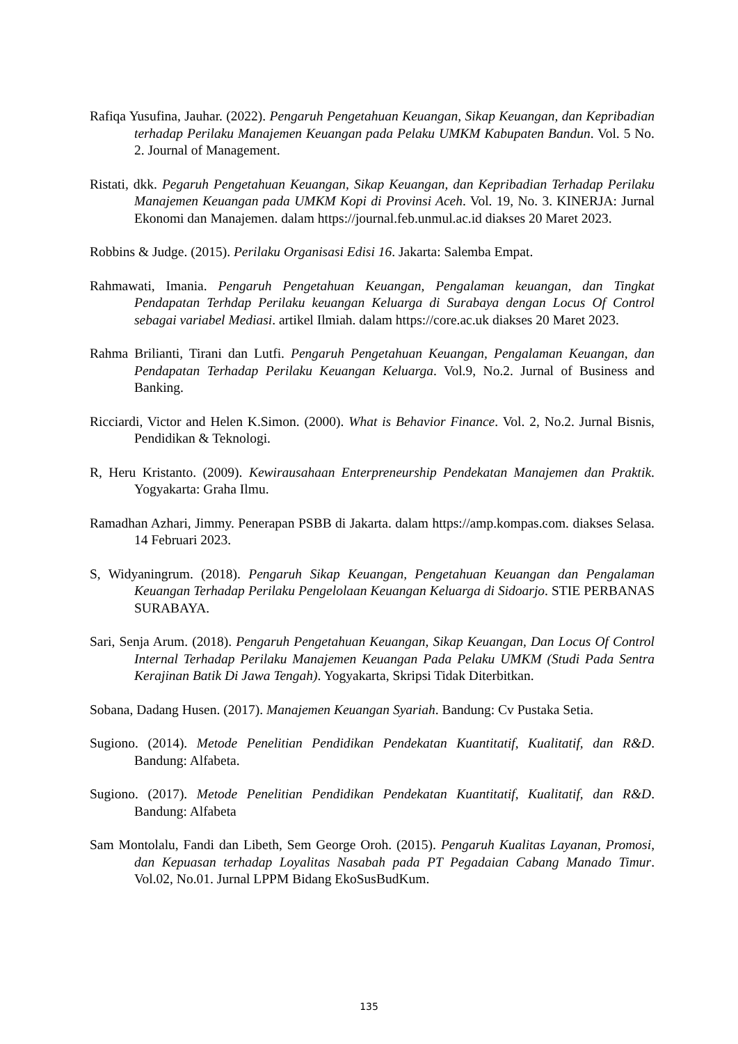Rafiqa Yusufina, Jauhar. (2022). Pengaruh Pengetahuan Keuangan, Sikap Keuangan, dan Kepribadian terhadap Perilaku Manajemen Keuangan pada Pelaku UMKM Kabupaten Bandun. Vol. 5 No. 2. Journal of Management.
Ristati, dkk. Pegaruh Pengetahuan Keuangan, Sikap Keuangan, dan Kepribadian Terhadap Perilaku Manajemen Keuangan pada UMKM Kopi di Provinsi Aceh. Vol. 19, No. 3. KINERJA: Jurnal Ekonomi dan Manajemen. dalam https://journal.feb.unmul.ac.id diakses 20 Maret 2023.
Robbins & Judge. (2015). Perilaku Organisasi Edisi 16. Jakarta: Salemba Empat.
Rahmawati, Imania. Pengaruh Pengetahuan Keuangan, Pengalaman keuangan, dan Tingkat Pendapatan Terhdap Perilaku keuangan Keluarga di Surabaya dengan Locus Of Control sebagai variabel Mediasi. artikel Ilmiah. dalam https://core.ac.uk diakses 20 Maret 2023.
Rahma Brilianti, Tirani dan Lutfi. Pengaruh Pengetahuan Keuangan, Pengalaman Keuangan, dan Pendapatan Terhadap Perilaku Keuangan Keluarga. Vol.9, No.2. Jurnal of Business and Banking.
Ricciardi, Victor and Helen K.Simon. (2000). What is Behavior Finance. Vol. 2, No.2. Jurnal Bisnis, Pendidikan & Teknologi.
R, Heru Kristanto. (2009). Kewirausahaan Enterpreneurship Pendekatan Manajemen dan Praktik. Yogyakarta: Graha Ilmu.
Ramadhan Azhari, Jimmy. Penerapan PSBB di Jakarta. dalam https://amp.kompas.com. diakses Selasa. 14 Februari 2023.
S, Widyaningrum. (2018). Pengaruh Sikap Keuangan, Pengetahuan Keuangan dan Pengalaman Keuangan Terhadap Perilaku Pengelolaan Keuangan Keluarga di Sidoarjo. STIE PERBANAS SURABAYA.
Sari, Senja Arum. (2018). Pengaruh Pengetahuan Keuangan, Sikap Keuangan, Dan Locus Of Control Internal Terhadap Perilaku Manajemen Keuangan Pada Pelaku UMKM (Studi Pada Sentra Kerajinan Batik Di Jawa Tengah). Yogyakarta, Skripsi Tidak Diterbitkan.
Sobana, Dadang Husen. (2017). Manajemen Keuangan Syariah. Bandung: Cv Pustaka Setia.
Sugiono. (2014). Metode Penelitian Pendidikan Pendekatan Kuantitatif, Kualitatif, dan R&D. Bandung: Alfabeta.
Sugiono. (2017). Metode Penelitian Pendidikan Pendekatan Kuantitatif, Kualitatif, dan R&D. Bandung: Alfabeta
Sam Montolalu, Fandi dan Libeth, Sem George Oroh. (2015). Pengaruh Kualitas Layanan, Promosi, dan Kepuasan terhadap Loyalitas Nasabah pada PT Pegadaian Cabang Manado Timur. Vol.02, No.01. Jurnal LPPM Bidang EkoSusBudKum.
135